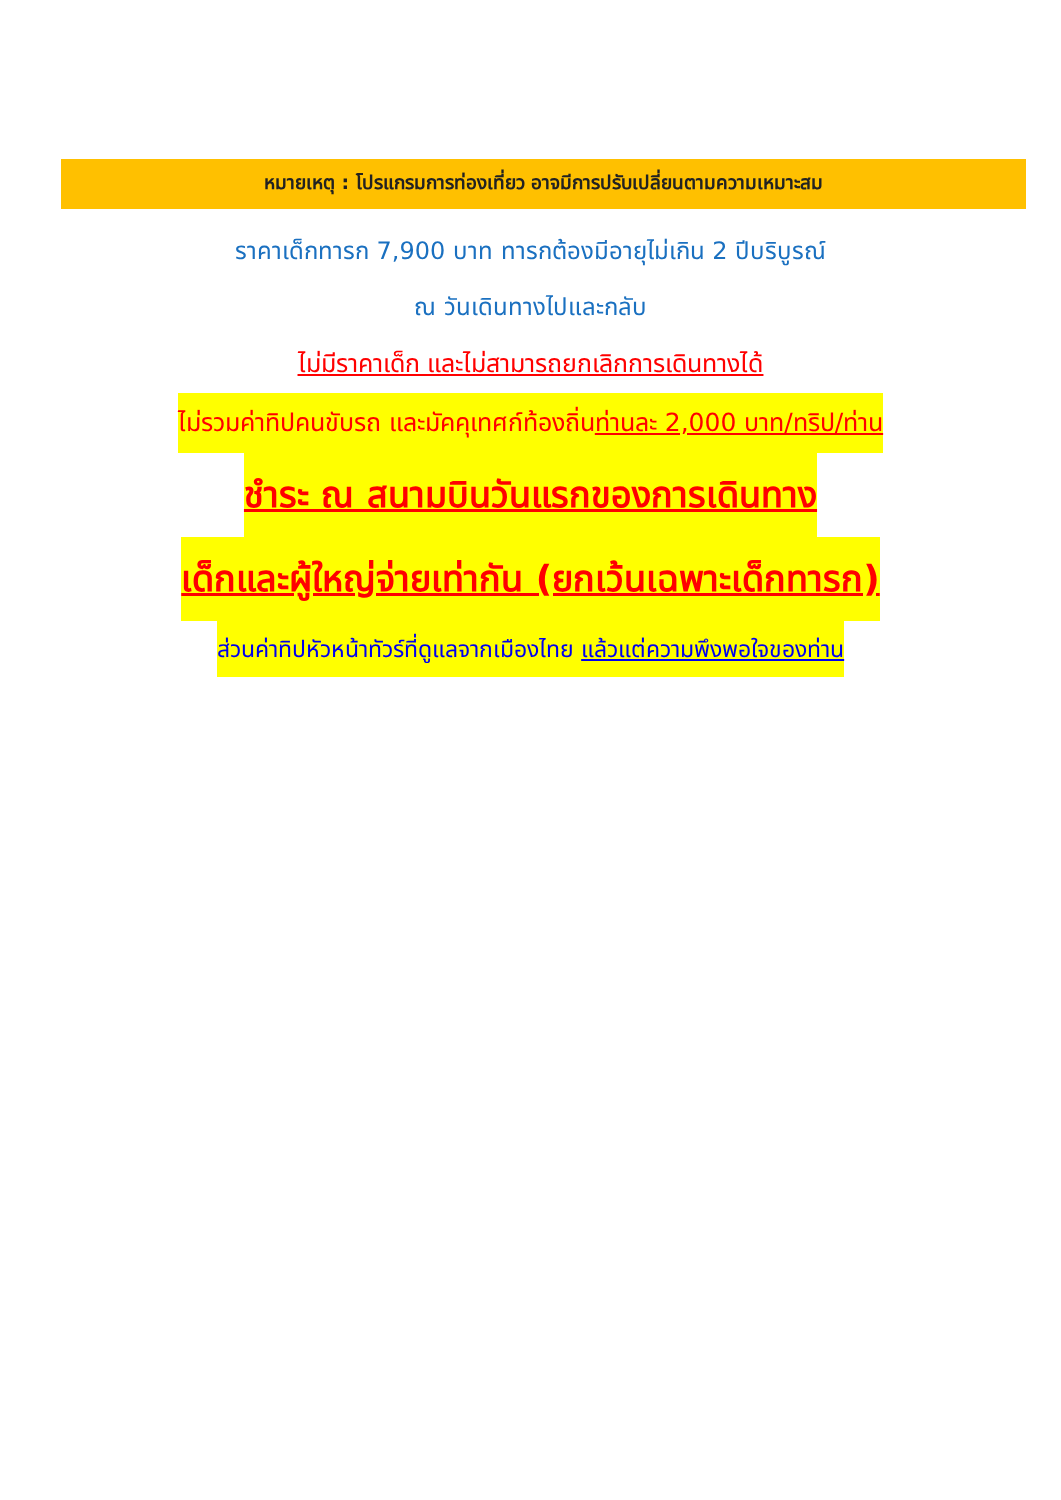หมายเหตุ : โปรแกรมการท่องเที่ยว อาจมีการปรับเปลี่ยนตามความเหมาะสม
ราคาเด็กทารก 7,900 บาท ทารกต้องมีอายุไม่เกิน 2 ปีบริบูรณ์
ณ วันเดินทางไปและกลับ
ไม่มีราคาเด็ก และไม่สามารถยกเลิกการเดินทางได้
ไม่รวมค่าทิปคนขับรถ และมัคคุเทศก์ท้องถิ่นท่านละ 2,000 บาท/ทริป/ท่าน
ชำระ ณ สนามบินวันแรกของการเดินทาง
เด็กและผู้ใหญ่จ่ายเท่ากัน (ยกเว้นเฉพาะเด็กทารก)
ส่วนค่าทิปหัวหน้าทัวร์ที่ดูแลจากเมืองไทย แล้วแต่ความพึงพอใจของท่าน